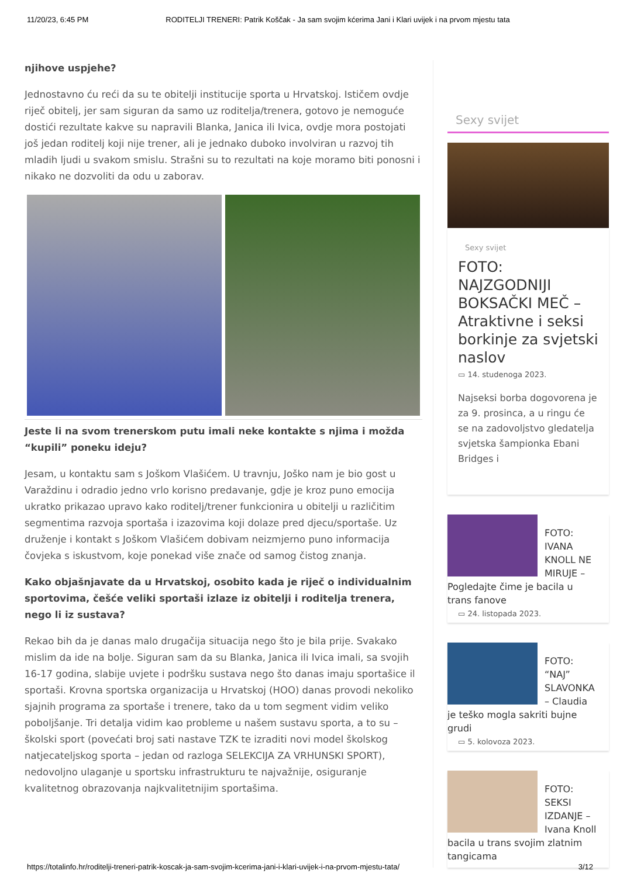11/20/23, 6:45 PM RODITELJI TRENERI: Patrik Koščak - Ja sam svojim kćerima Jani i Klari uvijek i na prvom mjestu tata
njihove uspjehe?
Jednostavno ću reći da su te obitelji institucije sporta u Hrvatskoj. Ističem ovdje riječ obitelj, jer sam siguran da samo uz roditelja/trenera, gotovo je nemoguće dostići rezultate kakve su napravili Blanka, Janica ili Ivica, ovdje mora postojati još jedan roditelj koji nije trener, ali je jednako duboko involviran u razvoj tih mladih ljudi u svakom smislu. Strašni su to rezultati na koje moramo biti ponosni i nikako ne dozvoliti da odu u zaborav.
Jeste li na svom trenerskom putu imali neke kontakte s njima i možda “kupili” poneku ideju?
Jesam, u kontaktu sam s Joškom Vlašićem. U travnju, Joško nam je bio gost u Varaždinu i odradio jedno vrlo korisno predavanje, gdje je kroz puno emocija ukratko prikazao upravo kako roditelj/trener funkcionira u obitelji u različitim segmentima razvoja sportaša i izazovima koji dolaze pred djecu/sportaše. Uz druženje i kontakt s Joškom Vlašićem dobivam neizmjerno puno informacija čovjeka s iskustvom, koje ponekad više znače od samog čistog znanja.
Kako objašnjavate da u Hrvatskoj, osobito kada je riječ o individualnim sportovima, češće veliki sportaši izlaze iz obitelji i roditelja trenera, nego li iz sustava?
Rekao bih da je danas malo drugačija situacija nego što je bila prije. Svakako mislim da ide na bolje. Siguran sam da su Blanka, Janica ili Ivica imali, sa svojih 16-17 godina, slabije uvjete i podršku sustava nego što danas imaju sportašice il sportaši. Krovna sportska organizacija u Hrvatskoj (HOO) danas provodi nekoliko sjajnih programa za sportaše i trenere, tako da u tom segment vidim veliko poboljšanje. Tri detalja vidim kao probleme u našem sustavu sporta, a to su – školski sport (povećati broj sati nastave TZK te izraditi novi model školskog natjecateljskog sporta – jedan od razloga SELEKCIJA ZA VRHUNSKI SPORT), nedovoljno ulaganje u sportsku infrastrukturu te najvažnije, osiguranje kvalitetnog obrazovanja najkvalitetnijim sportašima.
Sexy svijet
Sexy svijet
FOTO: NAJZGODNIJI BOKSAČKI MEČ – Atraktivne i seksi borkinje za svjetski naslov
▭ 14. studenoga 2023.
Najseksi borba dogovorena je za 9. prosinca, a u ringu će se na zadovoljstvo gledatelja svjetska šampionka Ebani Bridges i
FOTO: IVANA KNOLL NE MIRUJE – Pogledajte čime je bacila u trans fanove
▭ 24. listopada 2023.
FOTO: “NAJ” SLAVONKA – Claudia je teško mogla sakriti bujne grudi
▭ 5. kolovoza 2023.
FOTO: SEKSI IZDANJE – Ivana Knoll bacila u trans svojim zlatnim tangicama
https://totalinfo.hr/roditelji-treneri-patrik-koscak-ja-sam-svojim-kcerima-jani-i-klari-uvijek-i-na-prvom-mjestu-tata/ 3/12